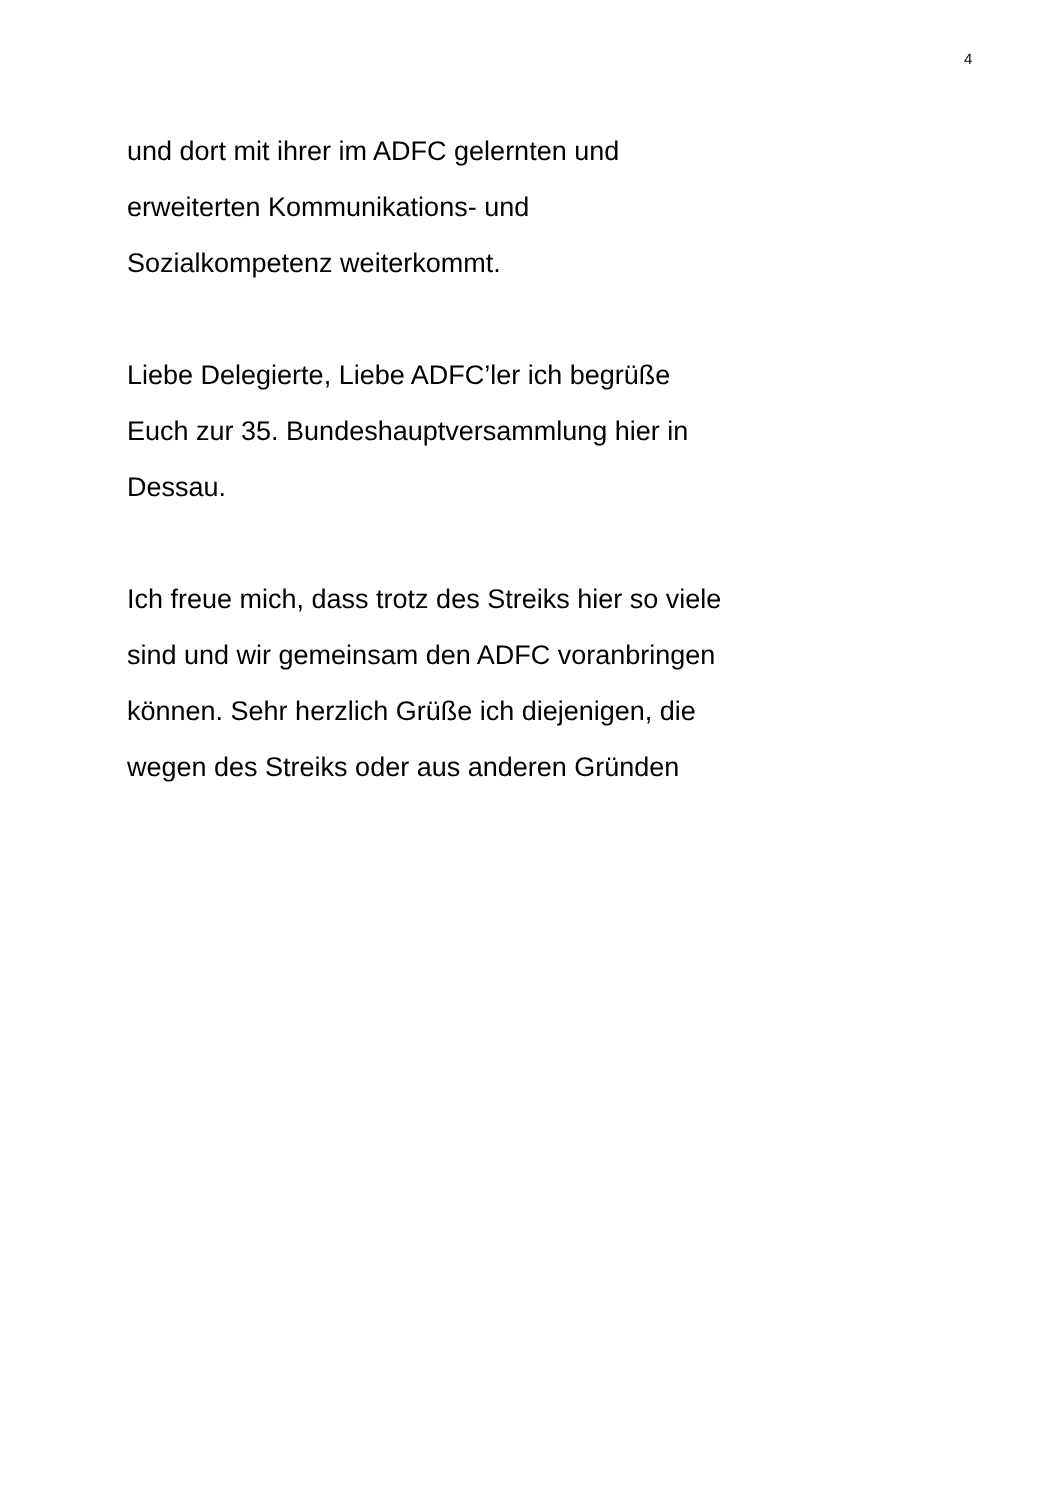4
und dort mit ihrer im ADFC gelernten und
erweiterten Kommunikations- und
Sozialkompetenz weiterkommt.
Liebe Delegierte, Liebe ADFC’ler ich begrüße
Euch zur 35. Bundeshauptversammlung hier in
Dessau.
Ich freue mich, dass trotz des Streiks hier so viele
sind und wir gemeinsam den ADFC voranbringen
können. Sehr herzlich Grüße ich diejenigen, die
wegen des Streiks oder aus anderen Gründen